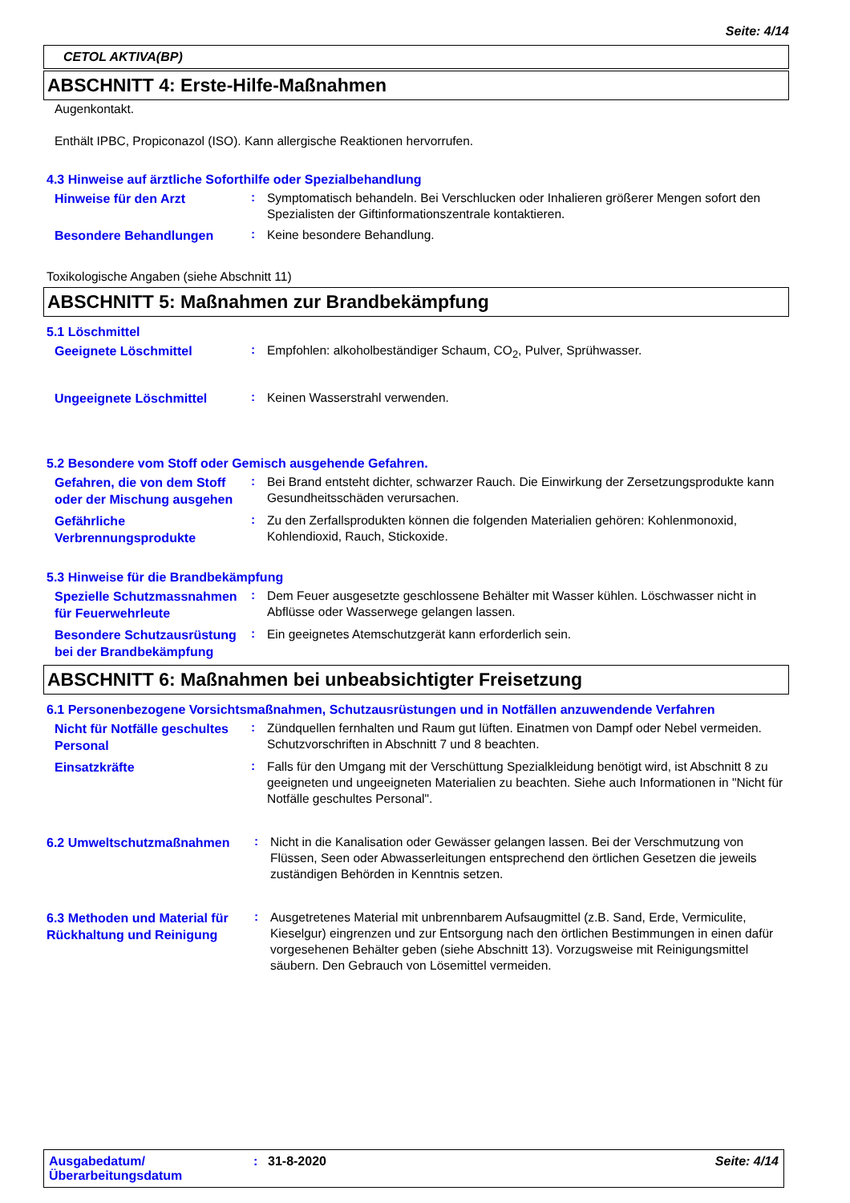Seite: 4/14
CETOL AKTIVA(BP)
ABSCHNITT 4: Erste-Hilfe-Maßnahmen
Augenkontakt.
Enthält IPBC, Propiconazol (ISO). Kann allergische Reaktionen hervorrufen.
4.3 Hinweise auf ärztliche Soforthilfe oder Spezialbehandlung
Hinweise für den Arzt
:
Symptomatisch behandeln. Bei Verschlucken oder Inhalieren größerer Mengen sofort den Spezialisten der Giftinformationszentrale kontaktieren.
Besondere Behandlungen
:
Keine besondere Behandlung.
Toxikologische Angaben (siehe Abschnitt 11)
ABSCHNITT 5: Maßnahmen zur Brandbekämpfung
5.1 Löschmittel
Geeignete Löschmittel
:
Empfohlen: alkoholbeständiger Schaum, CO<sub>2</sub>, Pulver, Sprühwasser.
Ungeeignete Löschmittel
:
Keinen Wasserstrahl verwenden.
5.2 Besondere vom Stoff oder Gemisch ausgehende Gefahren.
Gefahren, die von dem Stoff oder der Mischung ausgehen
:
Bei Brand entsteht dichter, schwarzer Rauch. Die Einwirkung der Zersetzungsprodukte kann Gesundheitsschäden verursachen.
Gefährliche Verbrennungsprodukte
:
Zu den Zerfallsprodukten können die folgenden Materialien gehören: Kohlenmonoxid, Kohlendioxid, Rauch, Stickoxide.
5.3 Hinweise für die Brandbekämpfung
Spezielle Schutzmassnahmen für Feuerwehrleute
:
Dem Feuer ausgesetzte geschlossene Behälter mit Wasser kühlen. Löschwasser nicht in Abflüsse oder Wasserwege gelangen lassen.
Besondere Schutzausrüstung bei der Brandbekämpfung
:
Ein geeignetes Atemschutzgerät kann erforderlich sein.
ABSCHNITT 6: Maßnahmen bei unbeabsichtigter Freisetzung
6.1 Personenbezogene Vorsichtsmaßnahmen, Schutzausrüstungen und in Notfällen anzuwendende Verfahren
Nicht für Notfälle geschultes Personal
:
Zündquellen fernhalten und Raum gut lüften. Einatmen von Dampf oder Nebel vermeiden. Schutzvorschriften in Abschnitt 7 und 8 beachten.
Einsatzkräfte
:
Falls für den Umgang mit der Verschüttung Spezialkleidung benötigt wird, ist Abschnitt 8 zu geeigneten und ungeeigneten Materialien zu beachten. Siehe auch Informationen in "Nicht für Notfälle geschultes Personal".
6.2 Umweltschutzmaßnahmen
:
Nicht in die Kanalisation oder Gewässer gelangen lassen. Bei der Verschmutzung von Flüssen, Seen oder Abwasserleitungen entsprechend den örtlichen Gesetzen die jeweils zuständigen Behörden in Kenntnis setzen.
6.3 Methoden und Material für Rückhaltung und Reinigung
:
Ausgetretenes Material mit unbrennbarem Aufsaugmittel (z.B. Sand, Erde, Vermiculite, Kieselgur) eingrenzen und zur Entsorgung nach den örtlichen Bestimmungen in einen dafür vorgesehenen Behälter geben (siehe Abschnitt 13). Vorzugsweise mit Reinigungsmittel säubern. Den Gebrauch von Lösemittel vermeiden.
Ausgabedatum/ Überarbeitungsdatum
: 31-8-2020 Seite: 4/14